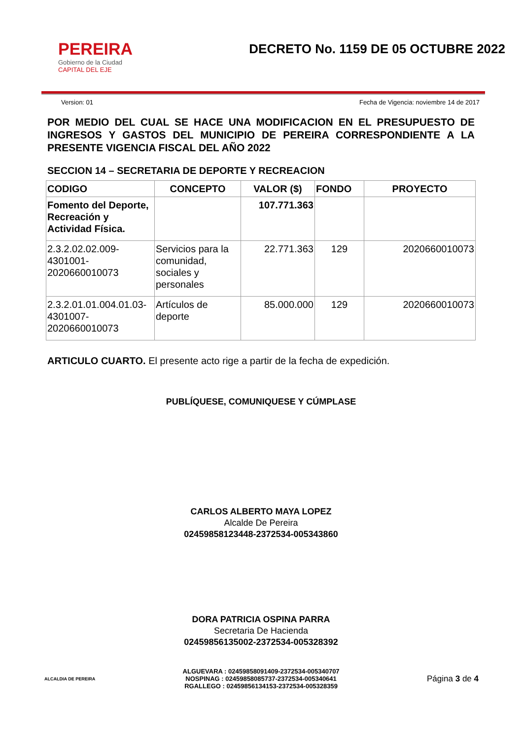PEREIRA
Gobierno de la Ciudad
CAPITAL DEL EJE
DECRETO No. 1159 DE 05 OCTUBRE 2022
Version: 01 Fecha de Vigencia: noviembre 14 de 2017
POR MEDIO DEL CUAL SE HACE UNA MODIFICACION EN EL PRESUPUESTO DE INGRESOS Y GASTOS DEL MUNICIPIO DE PEREIRA CORRESPONDIENTE A LA PRESENTE VIGENCIA FISCAL DEL AÑO 2022
SECCION 14 – SECRETARIA DE DEPORTE Y RECREACION
| CODIGO | CONCEPTO | VALOR ($) | FONDO | PROYECTO |
| --- | --- | --- | --- | --- |
| Fomento del Deporte, Recreación y Actividad Física. | | 107.771.363 | | |
| 2.3.2.02.02.009-4301001-2020660010073 | Servicios para la comunidad, sociales y personales | 22.771.363 | 129 | 2020660010073 |
| 2.3.2.01.01.004.01.03-4301007-2020660010073 | Artículos de deporte | 85.000.000 | 129 | 2020660010073 |
ARTICULO CUARTO. El presente acto rige a partir de la fecha de expedición.
PUBLÍQUESE, COMUNIQUESE Y CÚMPLASE
CARLOS ALBERTO MAYA LOPEZ
Alcalde De Pereira
02459858123448-2372534-005343860
DORA PATRICIA OSPINA PARRA
Secretaria De Hacienda
02459856135002-2372534-005328392
ALCALDIA DE PEREIRA
ALGUEVARA : 02459858091409-2372534-005340707
NOSPINAG : 02459858085737-2372534-005340641
RGALLEGO : 02459856134153-2372534-005328359
Página 3 de 4